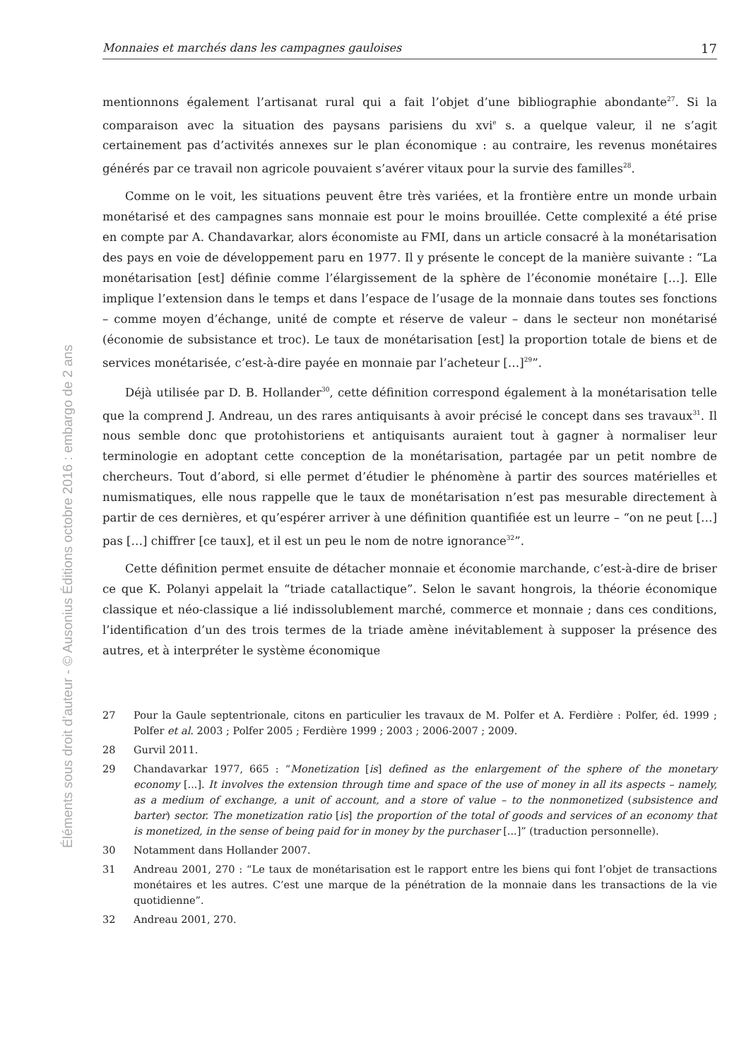Éléments sous droit d’auteur - © Ausonius Éditions octobre 2016 : embargo de 2 ans
Monnaies et marchés dans les campagnes gauloises 17
mentionnons également l’artisanat rural qui a fait l’objet d’une bibliographie abondante<sup>27</sup>. Si la comparaison avec la situation des paysans parisiens du xvi<sup>e</sup> s. a quelque valeur, il ne s’agit certainement pas d’activités annexes sur le plan économique : au contraire, les revenus monétaires générés par ce travail non agricole pouvaient s’avérer vitaux pour la survie des familles<sup>28</sup>.
Comme on le voit, les situations peuvent être très variées, et la frontière entre un monde urbain monétarisé et des campagnes sans monnaie est pour le moins brouillée. Cette complexité a été prise en compte par A. Chandavarkar, alors économiste au FMI, dans un article consacré à la monétarisation des pays en voie de développement paru en 1977. Il y présente le concept de la manière suivante : “La monétarisation [est] définie comme l’élargissement de la sphère de l’économie monétaire […]. Elle implique l’extension dans le temps et dans l’espace de l’usage de la monnaie dans toutes ses fonctions – comme moyen d’échange, unité de compte et réserve de valeur – dans le secteur non monétarisé (économie de subsistance et troc). Le taux de monétarisation [est] la proportion totale de biens et de services monétarisée, c’est-à-dire payée en monnaie par l’acheteur […]<sup>29</sup>”.
Déjà utilisée par D. B. Hollander<sup>30</sup>, cette définition correspond également à la monétarisation telle que la comprend J. Andreau, un des rares antiquisants à avoir précisé le concept dans ses travaux<sup>31</sup>. Il nous semble donc que protohistoriens et antiquisants auraient tout à gagner à normaliser leur terminologie en adoptant cette conception de la monétarisation, partagée par un petit nombre de chercheurs. Tout d’abord, si elle permet d’étudier le phénomène à partir des sources matérielles et numismatiques, elle nous rappelle que le taux de monétarisation n’est pas mesurable directement à partir de ces dernières, et qu’espérer arriver à une définition quantifiée est un leurre – “on ne peut […] pas […] chiffrer [ce taux], et il est un peu le nom de notre ignorance<sup>32</sup>”.
Cette définition permet ensuite de détacher monnaie et économie marchande, c’est-à-dire de briser ce que K. Polanyi appelait la “triade catallactique”. Selon le savant hongrois, la théorie économique classique et néo-classique a lié indissolublement marché, commerce et monnaie ; dans ces conditions, l’identification d’un des trois termes de la triade amène inévitablement à supposer la présence des autres, et à interpréter le système économique
27 Pour la Gaule septentrionale, citons en particulier les travaux de M. Polfer et A. Ferdière : Polfer, éd. 1999 ; Polfer et al. 2003 ; Polfer 2005 ; Ferdière 1999 ; 2003 ; 2006-2007 ; 2009.
28 Gurvil 2011.
29 Chandavarkar 1977, 665 : “Monetization [is] defined as the enlargement of the sphere of the monetary economy [...]. It involves the extension through time and space of the use of money in all its aspects – namely, as a medium of exchange, a unit of account, and a store of value – to the nonmonetized (subsistence and barter) sector. The monetization ratio [is] the proportion of the total of goods and services of an economy that is monetized, in the sense of being paid for in money by the purchaser [...]” (traduction personnelle).
30 Notamment dans Hollander 2007.
31 Andreau 2001, 270 : “Le taux de monétarisation est le rapport entre les biens qui font l’objet de transactions monétaires et les autres. C’est une marque de la pénétration de la monnaie dans les transactions de la vie quotidienne”.
32 Andreau 2001, 270.